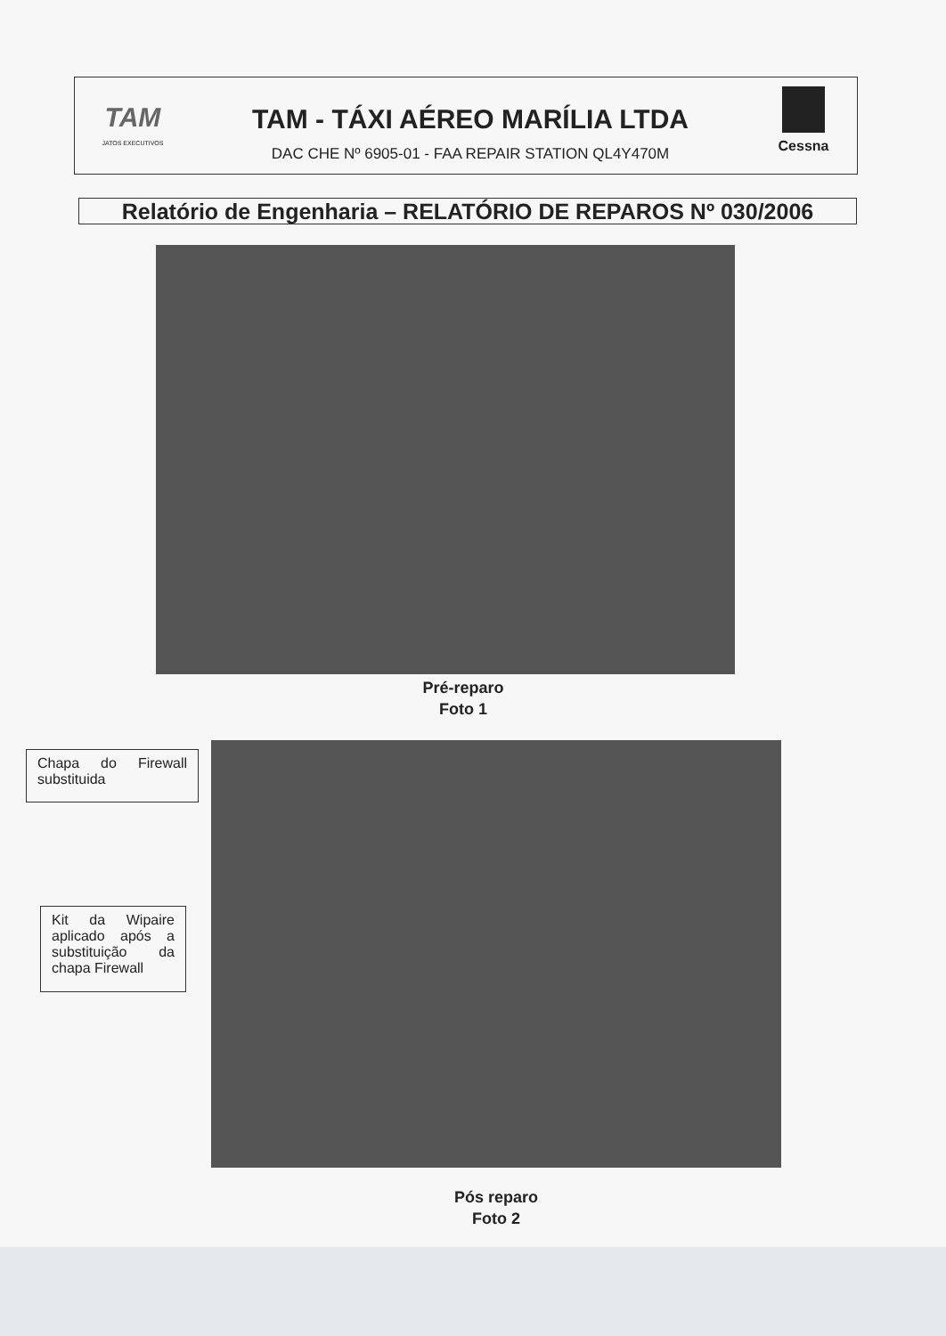TAM
JATOS EXECUTIVOS
TAM - TÁXI AÉREO MARÍLIA LTDA
DAC CHE Nº 6905-01 - FAA REPAIR STATION QL4Y470M
Cessna
Relatório de Engenharia – RELATÓRIO DE REPAROS Nº 030/2006
Pré-reparo
Foto 1
Chapa do Firewall substituida
Kit da Wipaire aplicado após a substituição da chapa Firewall
Pós reparo
Foto 2